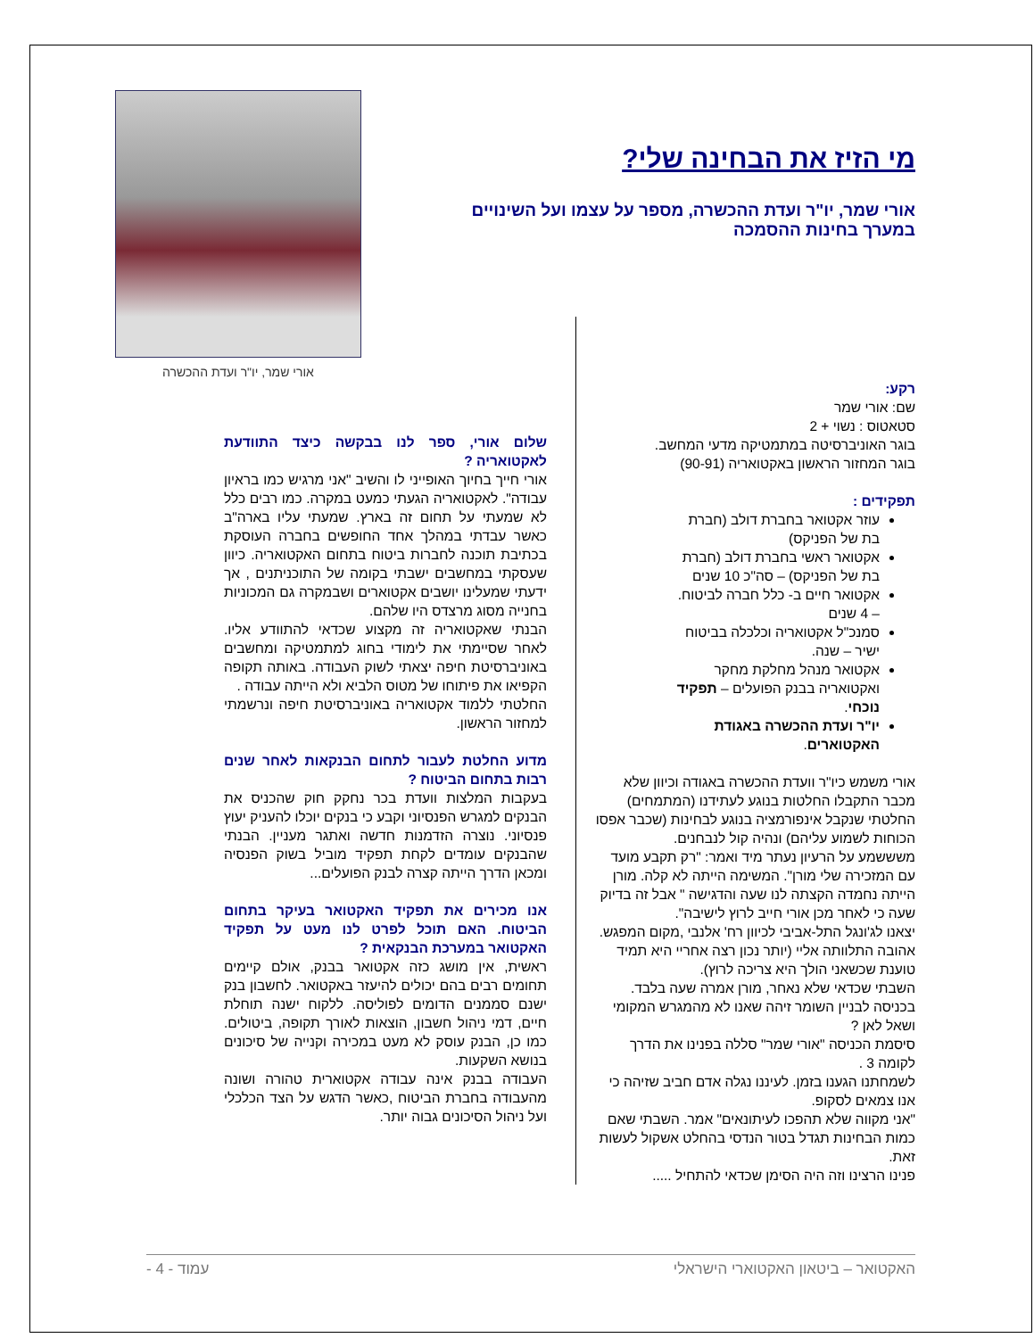מי הזיז את הבחינה שלי?
אורי שמר, יו"ר ועדת ההכשרה, מספר על עצמו ועל השינויים במערך בחינות ההסמכה
אורי שמר, יו"ר ועדת ההכשרה
רקע:
שם: אורי שמר
סטאטוס : נשוי + 2
בוגר האוניברסיטה במתמטיקה מדעי המחשב.
בוגר המחזור הראשון באקטואריה (90-91)
תפקידים :
עוזר אקטואר בחברת דולב (חברת בת של הפניקס)
אקטואר ראשי בחברת דולב (חברת בת של הפניקס) – סה"כ 10 שנים
אקטואר חיים ב- כלל חברה לביטוח. – 4 שנים
סמנכ"ל אקטואריה וכלכלה בביטוח ישיר – שנה.
אקטואר מנהל מחלקת מחקר ואקטואריה בבנק הפועלים – תפקיד נוכחי.
יו"ר ועדת ההכשרה באגודת האקטוארים.
אורי משמש כיו"ר וועדת ההכשרה באגודה וכיוון שלא מכבר התקבלו החלטות בנוגע לעתידנו (המתמחים) החלטתי שנקבל אינפורמציה בנוגע לבחינות (שכבר אפסו הכוחות לשמוע עליהם) ונהיה קול לנבחנים.
משששמע על הרעיון נעתר מיד ואמר: "רק תקבע מועד עם המזכירה שלי מורן". המשימה הייתה לא קלה. מורן הייתה נחמדה הקצתה לנו שעה והדגישה " אבל זה בדיוק שעה כי לאחר מכן אורי חייב לרוץ לישיבה".
יצאנו לג'ונגל התל-אביבי לכיוון רח' אלנבי ,מקום המפגש. אהובה התלוותה אליי (יותר נכון רצה אחריי היא תמיד טוענת שכשאני הולך היא צריכה לרוץ).
השבתי שכדאי שלא נאחר, מורן אמרה שעה בלבד. בכניסה לבניין השומר זיהה שאנו לא מהמגרש המקומי ושאל לאן ?
סיסמת הכניסה "אורי שמר" סללה בפנינו את הדרך לקומה 3 .
לשמחתנו הגענו בזמן. לעיננו נגלה אדם חביב שזיהה כי אנו צמאים לסקופ.
"אני מקווה שלא תהפכו לעיתונאים" אמר. השבתי שאם כמות הבחינות תגדל בטור הנדסי בהחלט אשקול לעשות זאת.
פנינו הרצינו וזה היה הסימן שכדאי להתחיל .....
שלום אורי, ספר לנו בבקשה כיצד התוודעת לאקטואריה ?
אורי חייך בחיוך האופייני לו והשיב "אני מרגיש כמו בראיון עבודה". לאקטואריה הגעתי כמעט במקרה. כמו רבים כלל לא שמעתי על תחום זה בארץ. שמעתי עליו בארה"ב כאשר עבדתי במהלך אחד החופשים בחברה העוסקת בכתיבת תוכנה לחברות ביטוח בתחום האקטואריה. כיוון שעסקתי במחשבים ישבתי בקומה של התוכניתנים , אך ידעתי שמעלינו יושבים אקטוארים ושבמקרה גם המכוניות בחנייה מסוג מרצדס היו שלהם.
הבנתי שאקטואריה זה מקצוע שכדאי להתוודע אליו. לאחר שסיימתי את לימודי בחוג למתמטיקה ומחשבים באוניברסיטת חיפה יצאתי לשוק העבודה. באותה תקופה הקפיאו את פיתוחו של מטוס הלביא ולא הייתה עבודה .
החלטתי ללמוד אקטואריה באוניברסיטת חיפה ונרשמתי למחזור הראשון.
מדוע החלטת לעבור לתחום הבנקאות לאחר שנים רבות בתחום הביטוח ?
בעקבות המלצות וועדת בכר נחקק חוק שהכניס את הבנקים למגרש הפנסיוני וקבע כי בנקים יוכלו להעניק יעוץ פנסיוני. נוצרה הזדמנות חדשה ואתגר מעניין. הבנתי שהבנקים עומדים לקחת תפקיד מוביל בשוק הפנסיה ומכאן הדרך הייתה קצרה לבנק הפועלים...
אנו מכירים את תפקיד האקטואר בעיקר בתחום הביטוח. האם תוכל לפרט לנו מעט על תפקיד האקטואר במערכת הבנקאית ?
ראשית, אין מושג כזה אקטואר בבנק, אולם קיימים תחומים רבים בהם יכולים להיעזר באקטואר. לחשבון בנק ישנם סממנים הדומים לפוליסה. ללקוח ישנה תוחלת חיים, דמי ניהול חשבון, הוצאות לאורך תקופה, ביטולים. כמו כן, הבנק עוסק לא מעט במכירה וקנייה של סיכונים בנושא השקעות.
העבודה בבנק אינה עבודה אקטוארית טהורה ושונה מהעבודה בחברת הביטוח ,כאשר הדגש על הצד הכלכלי ועל ניהול הסיכונים גבוה יותר.
האקטואר – ביטאון האקטוארי הישראלי עמוד - 4 -